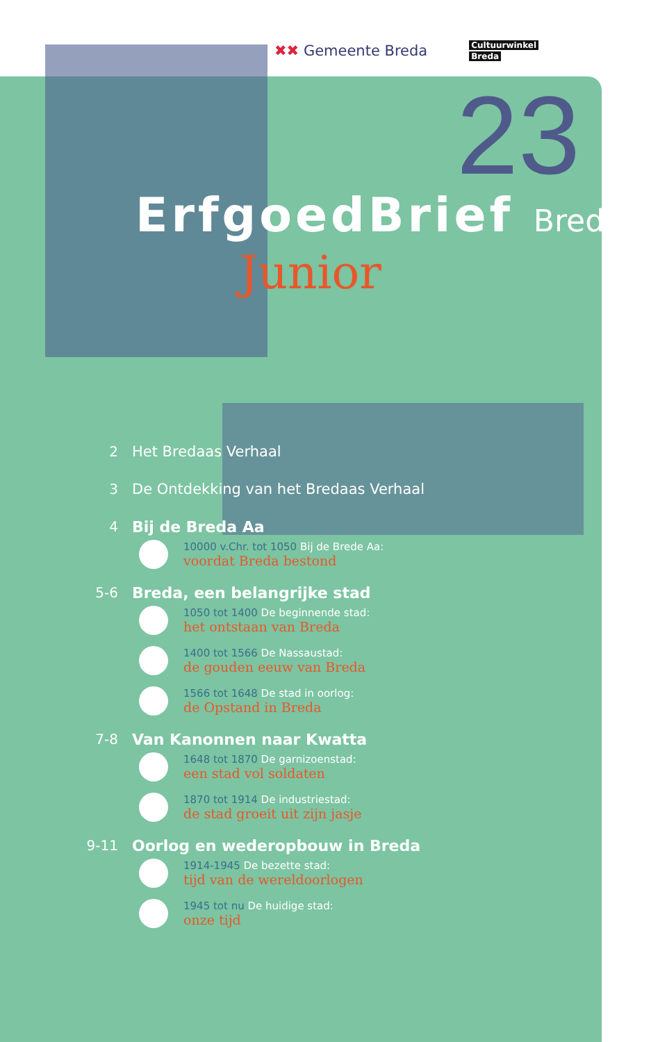✖✖ Gemeente Breda
Cultuurwinkel
Breda
23
ErfgoedBrief Breda
Junior
2 Het Bredaas Verhaal
3 De Ontdekking van het Bredaas Verhaal
4 Bij de Breda Aa
10000 v.Chr. tot 1050 Bij de Brede Aa:
voordat Breda bestond
5-6 Breda, een belangrijke stad
1050 tot 1400 De beginnende stad:
het ontstaan van Breda
1400 tot 1566 De Nassaustad:
de gouden eeuw van Breda
1566 tot 1648 De stad in oorlog:
de Opstand in Breda
7-8 Van Kanonnen naar Kwatta
1648 tot 1870 De garnizoenstad:
een stad vol soldaten
1870 tot 1914 De industriestad:
de stad groeit uit zijn jasje
9-11 Oorlog en wederopbouw in Breda
1914-1945 De bezette stad:
tijd van de wereldoorlogen
1945 tot nu De huidige stad:
onze tijd